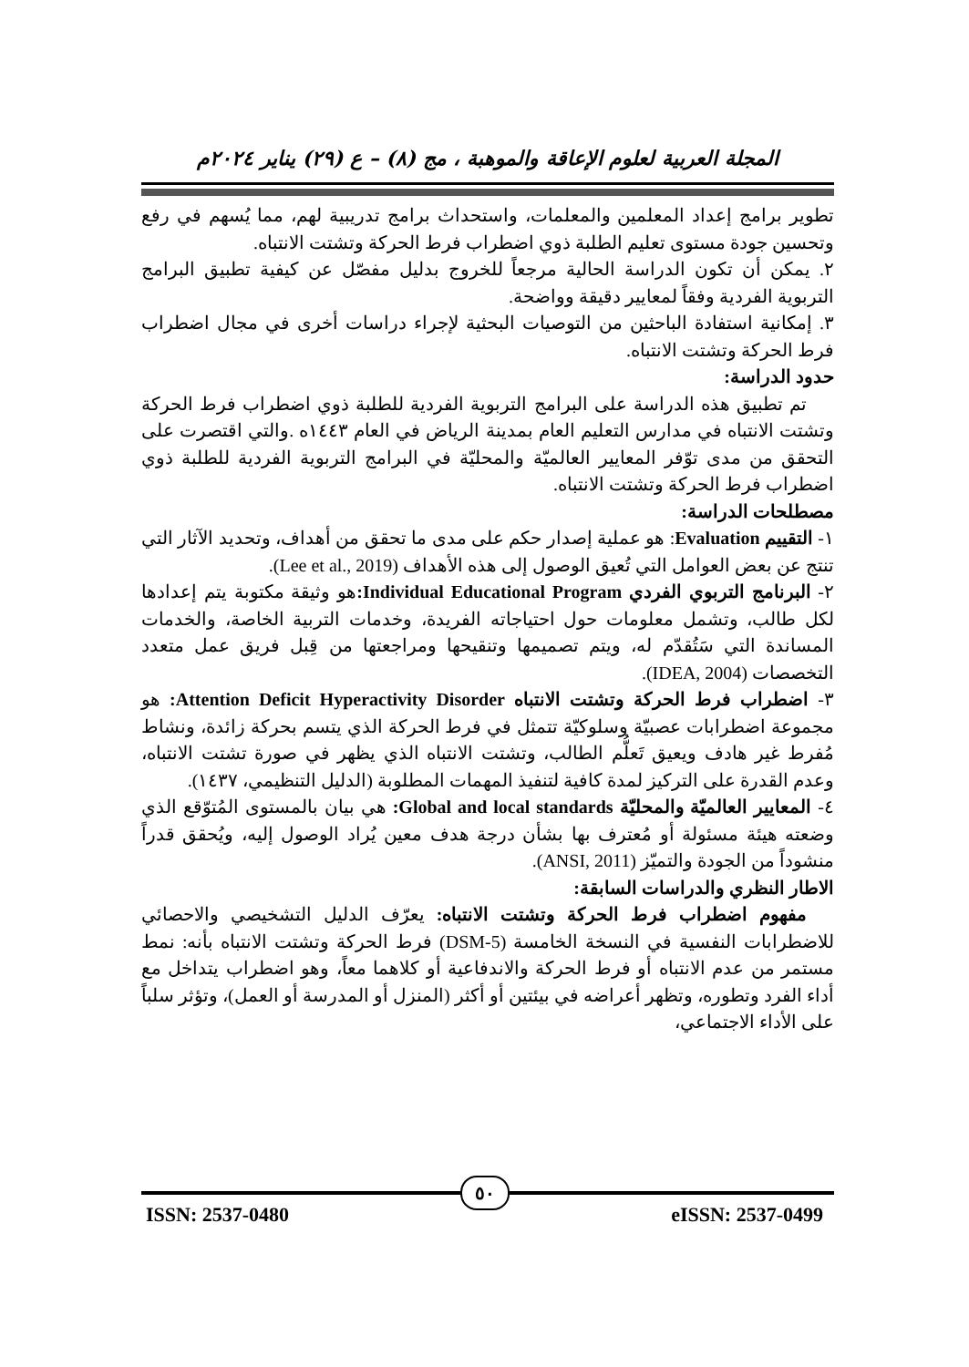المجلة العربية لعلوم الإعاقة والموهبة ، مج (٨) – ع (٢٩) يناير ٢٠٢٤م
تطوير برامج إعداد المعلمين والمعلمات، واستحداث برامج تدريبية لهم، مما يُسهم في رفع وتحسين جودة مستوى تعليم الطلبة ذوي اضطراب فرط الحركة وتشتت الانتباه.
٢. يمكن أن تكون الدراسة الحالية مرجعاً للخروج بدليل مفصّل عن كيفية تطبيق البرامج التربوية الفردية وفقاً لمعايير دقيقة وواضحة.
٣. إمكانية استفادة الباحثين من التوصيات البحثية لإجراء دراسات أخرى في مجال اضطراب فرط الحركة وتشتت الانتباه.
حدود الدراسة:
تم تطبيق هذه الدراسة على البرامج التربوية الفردية للطلبة ذوي اضطراب فرط الحركة وتشتت الانتباه في مدارس التعليم العام بمدينة الرياض في العام ١٤٤٣ه .والتي اقتصرت على التحقق من مدى توّفر المعايير العالميّة والمحليّة في البرامج التربوية الفردية للطلبة ذوي اضطراب فرط الحركة وتشتت الانتباه.
مصطلحات الدراسة:
١- التقييم Evaluation: هو عملية إصدار حكم على مدى ما تحقق من أهداف، وتحديد الآثار التي تنتج عن بعض العوامل التي تُعيق الوصول إلى هذه الأهداف (Lee et al., 2019).
٢- البرنامج التربوي الفردي Individual Educational Program: هو وثيقة مكتوبة يتم إعدادها لكل طالب، وتشمل معلومات حول احتياجاته الفريدة، وخدمات التربية الخاصة، والخدمات المساندة التي سَتُقدّم له، ويتم تصميمها وتنقيحها ومراجعتها من قِبل فريق عمل متعدد التخصصات (IDEA, 2004).
٣- اضطراب فرط الحركة وتشتت الانتباه Attention Deficit Hyperactivity Disorder: هو مجموعة اضطرابات عصبيّة وسلوكيّة تتمثل في فرط الحركة الذي يتسم بحركة زائدة، ونشاط مُفرط غير هادف ويعيق تَعلُّم الطالب، وتشتت الانتباه الذي يظهر في صورة تشتت الانتباه، وعدم القدرة على التركيز لمدة كافية لتنفيذ المهمات المطلوبة (الدليل التنظيمي، ١٤٣٧).
٤- المعايير العالميّة والمحليّة Global and local standards: هي بيان بالمستوى المُتوّقع الذي وضعته هيئة مسئولة أو مُعترف بها بشأن درجة هدف معين يُراد الوصول إليه، ويُحقق قدراً منشوداً من الجودة والتميّز (ANSI, 2011).
الاطار النظري والدراسات السابقة:
مفهوم اضطراب فرط الحركة وتشتت الانتباه: يعرّف الدليل التشخيصي والاحصائي للاضطرابات النفسية في النسخة الخامسة (DSM-5) فرط الحركة وتشتت الانتباه بأنه: نمط مستمر من عدم الانتباه أو فرط الحركة والاندفاعية أو كلاهما معاً، وهو اضطراب يتداخل مع أداء الفرد وتطوره، وتظهر أعراضه في بيئتين أو أكثر (المنزل أو المدرسة أو العمل)، وتؤثر سلباً على الأداء الاجتماعي،
٥٠
ISSN: 2537-0480 eISSN: 2537-0499